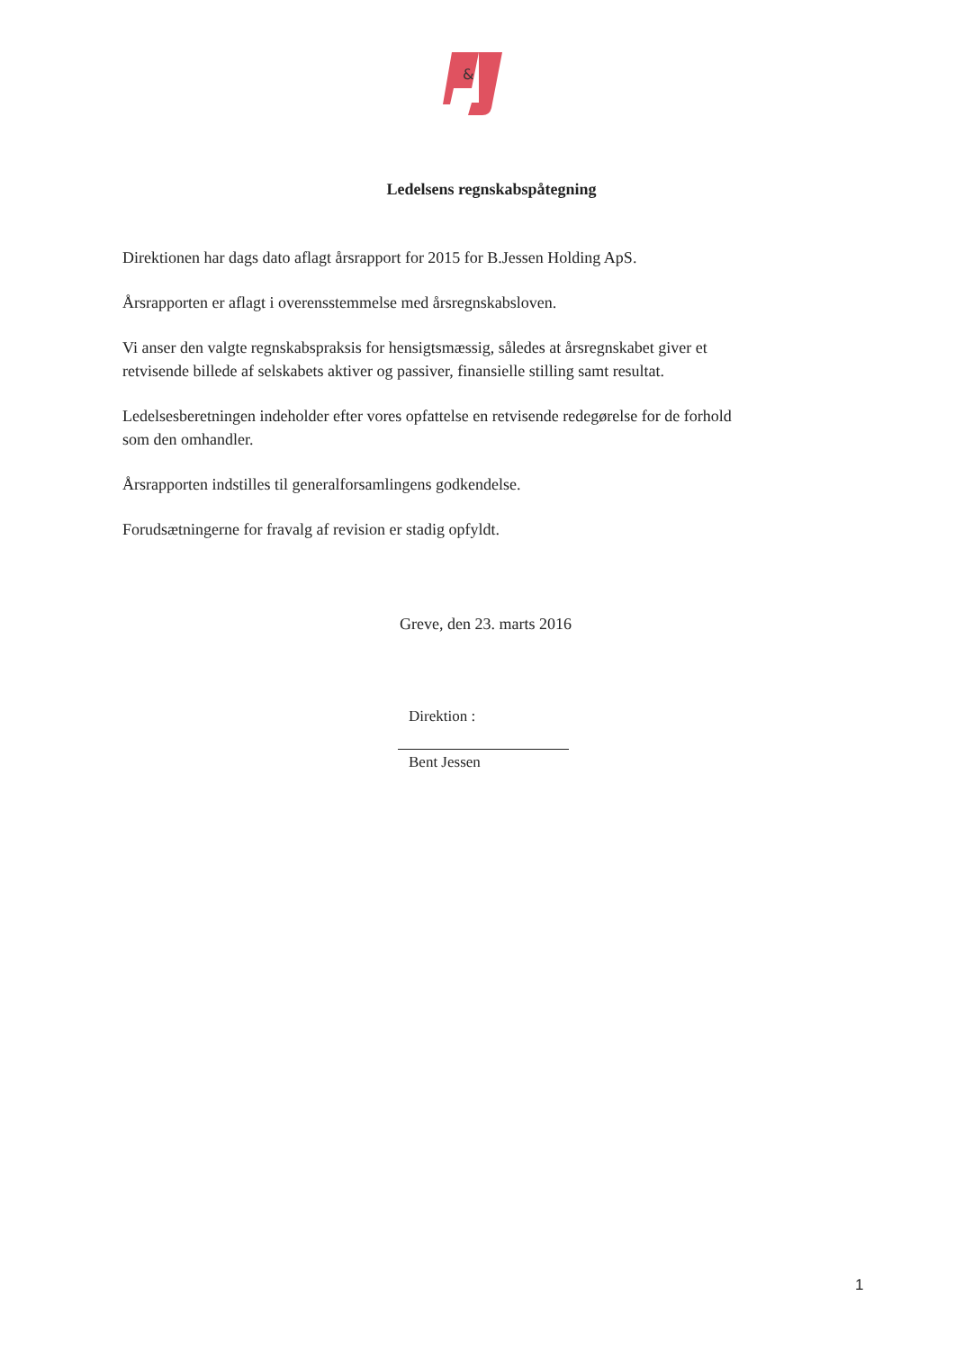&
Ledelsens regnskabspåtegning
Direktionen har dags dato aflagt årsrapport for 2015 for B.Jessen Holding ApS.
Årsrapporten er aflagt i overensstemmelse med årsregnskabsloven.
Vi anser den valgte regnskabspraksis for hensigtsmæssig, således at årsregnskabet giver et retvisende billede af selskabets aktiver og passiver, finansielle stilling samt resultat.
Ledelsesberetningen indeholder efter vores opfattelse en retvisende redegørelse for de forhold som den omhandler.
Årsrapporten indstilles til generalforsamlingens godkendelse.
Forudsætningerne for fravalg af revision er stadig opfyldt.
Greve, den 23. marts 2016
Direktion :
Bent Jessen
1